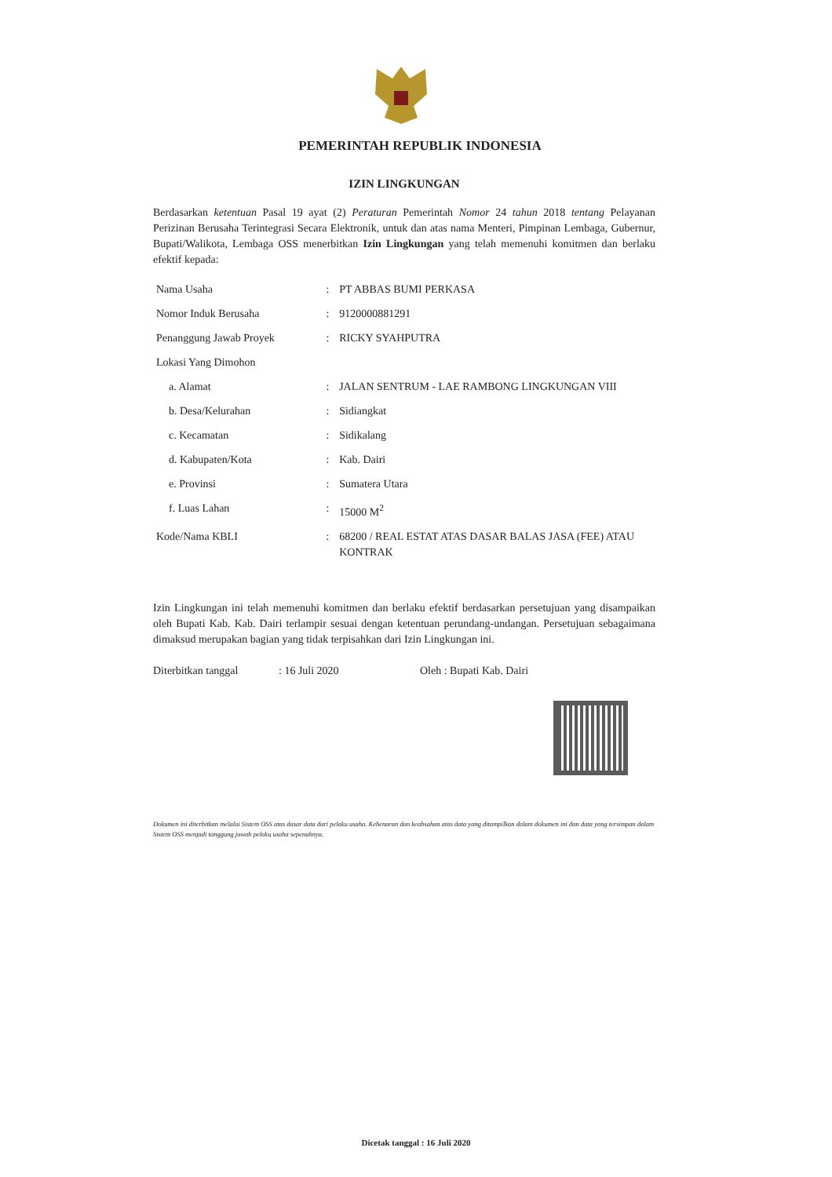PEMERINTAH REPUBLIK INDONESIA
IZIN LINGKUNGAN
Berdasarkan ketentuan Pasal 19 ayat (2) Peraturan Pemerintah Nomor 24 tahun 2018 tentang Pelayanan Perizinan Berusaha Terintegrasi Secara Elektronik, untuk dan atas nama Menteri, Pimpinan Lembaga, Gubernur, Bupati/Walikota, Lembaga OSS menerbitkan Izin Lingkungan yang telah memenuhi komitmen dan berlaku efektif kepada:
| Nama Usaha | : | PT ABBAS BUMI PERKASA |
| Nomor Induk Berusaha | : | 9120000881291 |
| Penanggung Jawab Proyek | : | RICKY SYAHPUTRA |
| Lokasi Yang Dimohon | | |
| a. Alamat | : | JALAN SENTRUM - LAE RAMBONG LINGKUNGAN VIII |
| b. Desa/Kelurahan | : | Sidiangkat |
| c. Kecamatan | : | Sidikalang |
| d. Kabupaten/Kota | : | Kab. Dairi |
| e. Provinsi | : | Sumatera Utara |
| f. Luas Lahan | : | 15000 M<sup>2</sup> |
| Kode/Nama KBLI | : | 68200 / REAL ESTAT ATAS DASAR BALAS JASA (FEE) ATAU KONTRAK |
Izin Lingkungan ini telah memenuhi komitmen dan berlaku efektif berdasarkan persetujuan yang disampaikan oleh Bupati Kab. Kab. Dairi terlampir sesuai dengan ketentuan perundang-undangan. Persetujuan sebagaimana dimaksud merupakan bagian yang tidak terpisahkan dari Izin Lingkungan ini.
Diterbitkan tanggal: 16 Juli 2020 Oleh : Bupati Kab. Dairi
Dokumen ini diterbitkan melalui Sistem OSS atas dasar data dari pelaku usaha. Kebenaran dan keabsahan atas data yang ditampilkan dalam dokumen ini dan data yang tersimpan dalam Sistem OSS menjadi tanggung jawab pelaku usaha sepenuhnya.
Dicetak tanggal : 16 Juli 2020